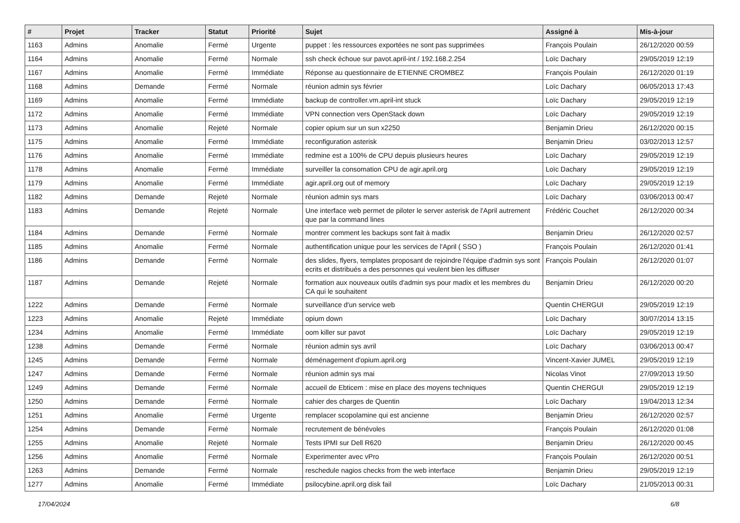| # | Projet | Tracker | Statut | Priorité | Sujet | Assigné à | Mis-à-jour |
| --- | --- | --- | --- | --- | --- | --- | --- |
| 1163 | Admins | Anomalie | Fermé | Urgente | puppet : les ressources exportées ne sont pas supprimées | François Poulain | 26/12/2020 00:59 |
| 1164 | Admins | Anomalie | Fermé | Normale | ssh check échoue sur pavot.april-int / 192.168.2.254 | Loïc Dachary | 29/05/2019 12:19 |
| 1167 | Admins | Anomalie | Fermé | Immédiate | Réponse au questionnaire de ETIENNE CROMBEZ | François Poulain | 26/12/2020 01:19 |
| 1168 | Admins | Demande | Fermé | Normale | réunion admin sys février | Loïc Dachary | 06/05/2013 17:43 |
| 1169 | Admins | Anomalie | Fermé | Immédiate | backup de controller.vm.april-int stuck | Loïc Dachary | 29/05/2019 12:19 |
| 1172 | Admins | Anomalie | Fermé | Immédiate | VPN connection vers OpenStack down | Loïc Dachary | 29/05/2019 12:19 |
| 1173 | Admins | Anomalie | Rejeté | Normale | copier opium sur un sun x2250 | Benjamin Drieu | 26/12/2020 00:15 |
| 1175 | Admins | Anomalie | Fermé | Immédiate | reconfiguration asterisk | Benjamin Drieu | 03/02/2013 12:57 |
| 1176 | Admins | Anomalie | Fermé | Immédiate | redmine est a 100% de CPU depuis plusieurs heures | Loïc Dachary | 29/05/2019 12:19 |
| 1178 | Admins | Anomalie | Fermé | Immédiate | surveiller la consomation CPU de agir.april.org | Loïc Dachary | 29/05/2019 12:19 |
| 1179 | Admins | Anomalie | Fermé | Immédiate | agir.april.org out of memory | Loïc Dachary | 29/05/2019 12:19 |
| 1182 | Admins | Demande | Rejeté | Normale | réunion admin sys mars | Loïc Dachary | 03/06/2013 00:47 |
| 1183 | Admins | Demande | Rejeté | Normale | Une interface web permet de piloter le server asterisk de l'April autrement que par la command lines | Frédéric Couchet | 26/12/2020 00:34 |
| 1184 | Admins | Demande | Fermé | Normale | montrer comment les backups sont fait à madix | Benjamin Drieu | 26/12/2020 02:57 |
| 1185 | Admins | Anomalie | Fermé | Normale | authentification unique pour les services de l'April ( SSO ) | François Poulain | 26/12/2020 01:41 |
| 1186 | Admins | Demande | Fermé | Normale | des slides, flyers, templates proposant de rejoindre l'équipe d'admin sys sont ecrits et distribués a des personnes qui veulent bien les diffuser | François Poulain | 26/12/2020 01:07 |
| 1187 | Admins | Demande | Rejeté | Normale | formation aux nouveaux outils d'admin sys pour madix et les membres du CA qui le souhaitent | Benjamin Drieu | 26/12/2020 00:20 |
| 1222 | Admins | Demande | Fermé | Normale | surveillance d'un service web | Quentin CHERGUI | 29/05/2019 12:19 |
| 1223 | Admins | Anomalie | Rejeté | Immédiate | opium down | Loïc Dachary | 30/07/2014 13:15 |
| 1234 | Admins | Anomalie | Fermé | Immédiate | oom killer sur pavot | Loïc Dachary | 29/05/2019 12:19 |
| 1238 | Admins | Demande | Fermé | Normale | réunion admin sys avril | Loïc Dachary | 03/06/2013 00:47 |
| 1245 | Admins | Demande | Fermé | Normale | déménagement d'opium.april.org | Vincent-Xavier JUMEL | 29/05/2019 12:19 |
| 1247 | Admins | Demande | Fermé | Normale | réunion admin sys mai | Nicolas Vinot | 27/09/2013 19:50 |
| 1249 | Admins | Demande | Fermé | Normale | accueil de Ebticem : mise en place des moyens techniques | Quentin CHERGUI | 29/05/2019 12:19 |
| 1250 | Admins | Demande | Fermé | Normale | cahier des charges de Quentin | Loïc Dachary | 19/04/2013 12:34 |
| 1251 | Admins | Anomalie | Fermé | Urgente | remplacer scopolamine qui est ancienne | Benjamin Drieu | 26/12/2020 02:57 |
| 1254 | Admins | Demande | Fermé | Normale | recrutement de bénévoles | François Poulain | 26/12/2020 01:08 |
| 1255 | Admins | Anomalie | Rejeté | Normale | Tests IPMI sur Dell R620 | Benjamin Drieu | 26/12/2020 00:45 |
| 1256 | Admins | Anomalie | Fermé | Normale | Experimenter avec vPro | François Poulain | 26/12/2020 00:51 |
| 1263 | Admins | Demande | Fermé | Normale | reschedule nagios checks from the web interface | Benjamin Drieu | 29/05/2019 12:19 |
| 1277 | Admins | Anomalie | Fermé | Immédiate | psilocybine.april.org disk fail | Loïc Dachary | 21/05/2013 00:31 |
17/04/2024 6/8